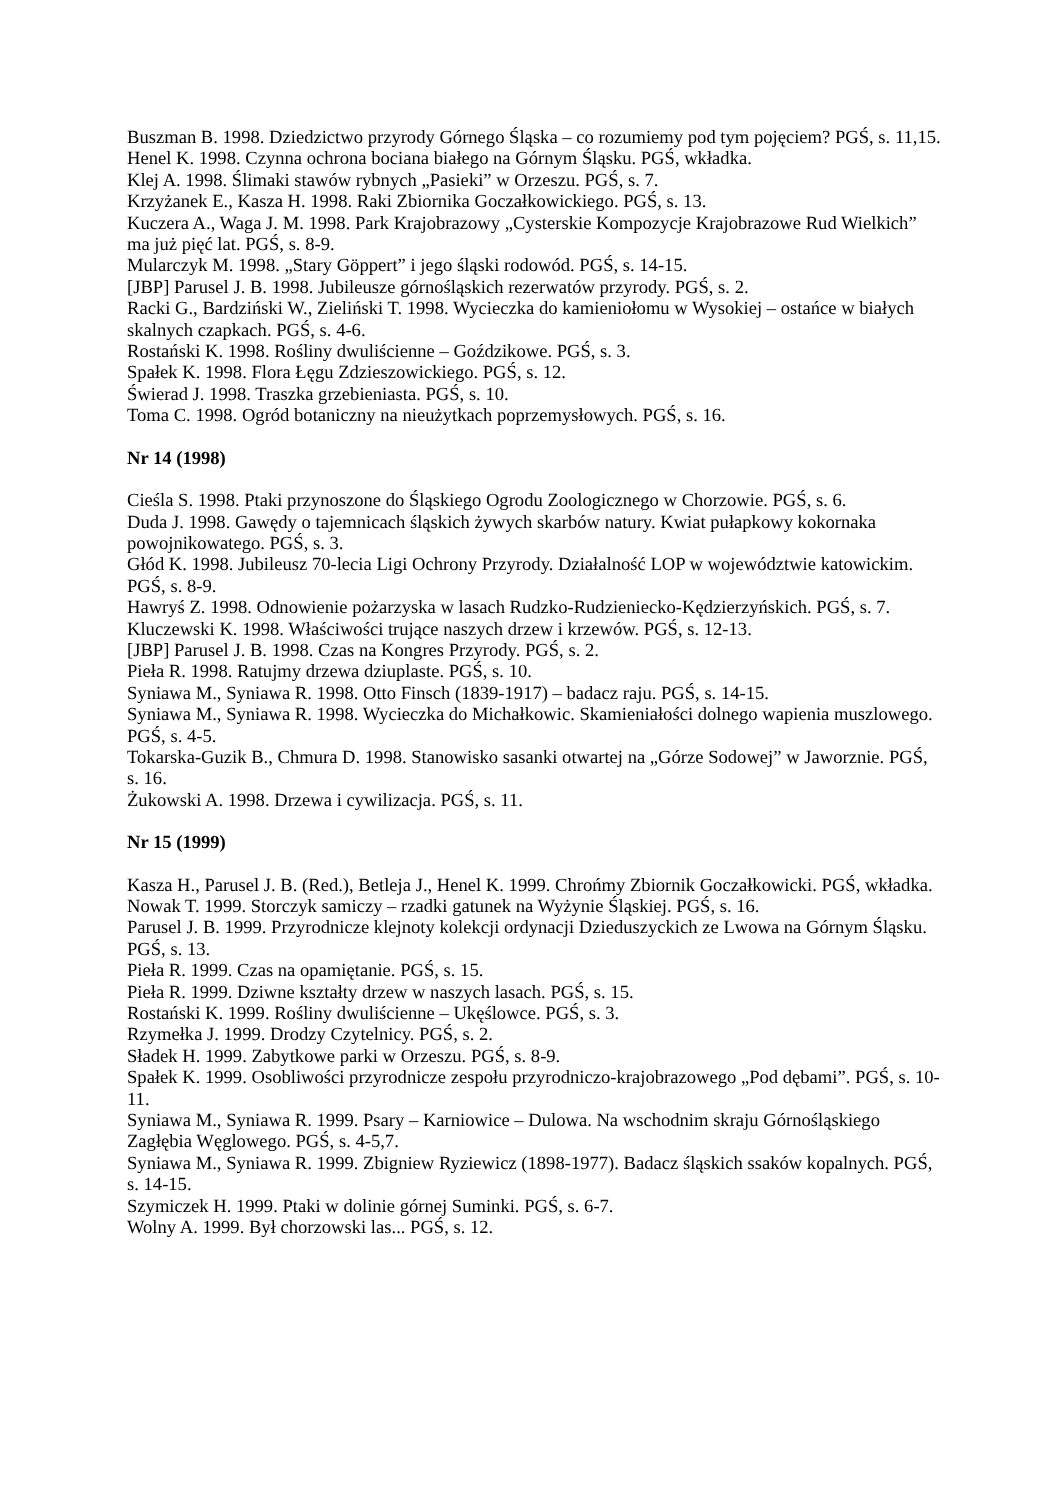Buszman B. 1998. Dziedzictwo przyrody Górnego Śląska – co rozumiemy pod tym pojęciem? PGŚ, s. 11,15.
Henel K. 1998. Czynna ochrona bociana białego na Górnym Śląsku. PGŚ, wkładka.
Klej A. 1998. Ślimaki stawów rybnych „Pasieki” w Orzeszu. PGŚ, s. 7.
Krzyżanek E., Kasza H. 1998. Raki Zbiornika Goczałkowickiego. PGŚ, s. 13.
Kuczera A., Waga J. M. 1998. Park Krajobrazowy „Cysterskie Kompozycje Krajobrazowe Rud Wielkich” ma już pięć lat. PGŚ, s. 8-9.
Mularczyk M. 1998. „Stary Göppert” i jego śląski rodowód. PGŚ, s. 14-15.
[JBP] Parusel J. B. 1998. Jubileusze górnośląskich rezerwatów przyrody. PGŚ, s. 2.
Racki G., Bardziński W., Zieliński T. 1998. Wycieczka do kamieniołomu w Wysokiej – ostańce w białych skalnych czapkach. PGŚ, s. 4-6.
Rostański K. 1998. Rośliny dwuliścienne – Goździkowe. PGŚ, s. 3.
Spałek K. 1998. Flora Łęgu Zdzieszowickiego. PGŚ, s. 12.
Świerad J. 1998. Traszka grzebieniasta. PGŚ, s. 10.
Toma C. 1998. Ogród botaniczny na nieużytkach poprzemysłowych. PGŚ, s. 16.
Nr 14 (1998)
Cieśla S. 1998. Ptaki przynoszone do Śląskiego Ogrodu Zoologicznego w Chorzowie. PGŚ, s. 6.
Duda J. 1998. Gawędy o tajemnicach śląskich żywych skarbów natury. Kwiat pułapkowy kokornaka powojnikowatego. PGŚ, s. 3.
Głód K. 1998. Jubileusz 70-lecia Ligi Ochrony Przyrody. Działalność LOP w województwie katowickim. PGŚ, s. 8-9.
Hawryś Z. 1998. Odnowienie pożarzyska w lasach Rudzko-Rudzieniecko-Kędzierzyńskich. PGŚ, s. 7.
Kluczewski K. 1998. Właściwości trujące naszych drzew i krzewów. PGŚ, s. 12-13.
[JBP] Parusel J. B. 1998. Czas na Kongres Przyrody. PGŚ, s. 2.
Pieła R. 1998. Ratujmy drzewa dziuplaste. PGŚ, s. 10.
Syniawa M., Syniawa R. 1998. Otto Finsch (1839-1917) – badacz raju. PGŚ, s. 14-15.
Syniawa M., Syniawa R. 1998. Wycieczka do Michałkowic. Skamieniałości dolnego wapienia muszlowego. PGŚ, s. 4-5.
Tokarska-Guzik B., Chmura D. 1998. Stanowisko sasanki otwartej na „Górze Sodowej” w Jaworznie. PGŚ, s. 16.
Żukowski A. 1998. Drzewa i cywilizacja. PGŚ, s. 11.
Nr 15 (1999)
Kasza H., Parusel J. B. (Red.), Betleja J., Henel K. 1999. Chrońmy Zbiornik Goczałkowicki. PGŚ, wkładka.
Nowak T. 1999. Storczyk samiczy – rzadki gatunek na Wyżynie Śląskiej. PGŚ, s. 16.
Parusel J. B. 1999. Przyrodnicze klejnoty kolekcji ordynacji Dzieduszyckich ze Lwowa na Górnym Śląsku. PGŚ, s. 13.
Pieła R. 1999. Czas na opamiętanie. PGŚ, s. 15.
Pieła R. 1999. Dziwne kształty drzew w naszych lasach. PGŚ, s. 15.
Rostański K. 1999. Rośliny dwuliścienne – Ukęślowce. PGŚ, s. 3.
Rzymełka J. 1999. Drodzy Czytelnicy. PGŚ, s. 2.
Sładek H. 1999. Zabytkowe parki w Orzeszu. PGŚ, s. 8-9.
Spałek K. 1999. Osobliwości przyrodnicze zespołu przyrodniczo-krajobrazowego „Pod dębami”. PGŚ, s. 10-11.
Syniawa M., Syniawa R. 1999. Psary – Karniowice – Dulowa. Na wschodnim skraju Górnośląskiego Zagłębia Węglowego. PGŚ, s. 4-5,7.
Syniawa M., Syniawa R. 1999. Zbigniew Ryziewicz (1898-1977). Badacz śląskich ssaków kopalnych. PGŚ, s. 14-15.
Szymiczek H. 1999. Ptaki w dolinie górnej Suminki. PGŚ, s. 6-7.
Wolny A. 1999. Był chorzowski las... PGŚ, s. 12.